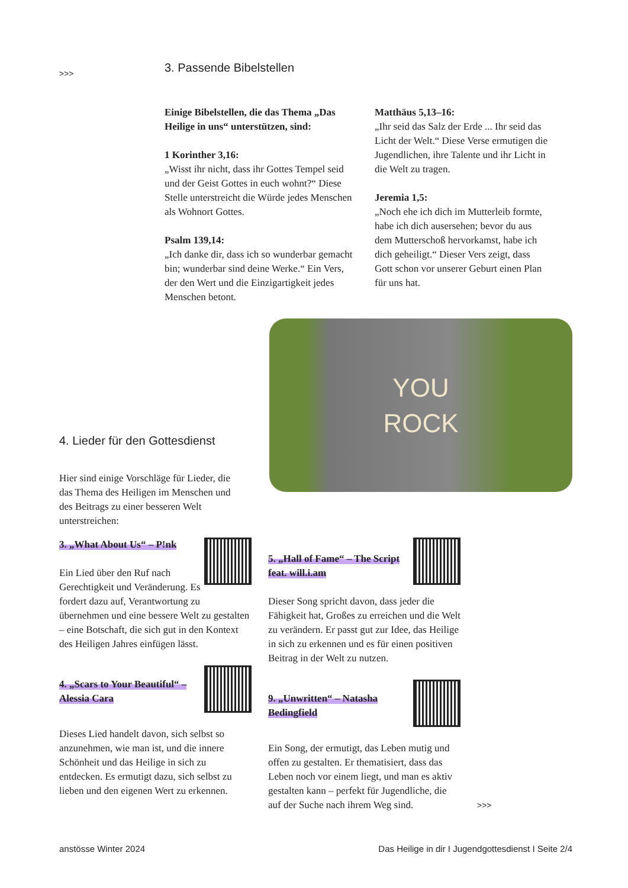>>>
3. Passende Bibelstellen
Einige Bibelstellen, die das Thema „Das Heilige in uns“ unterstützen, sind:
1 Korinther 3,16:
„Wisst ihr nicht, dass ihr Gottes Tempel seid und der Geist Gottes in euch wohnt?“ Diese Stelle unterstreicht die Würde jedes Menschen als Wohnort Gottes.
Psalm 139,14:
„Ich danke dir, dass ich so wunderbar gemacht bin; wunderbar sind deine Werke.“ Ein Vers, der den Wert und die Einzigartigkeit jedes Menschen betont.
Matthäus 5,13–16:
„Ihr seid das Salz der Erde ... Ihr seid das Licht der Welt.“ Diese Verse ermutigen die Jugendlichen, ihre Talente und ihr Licht in die Welt zu tragen.
Jeremia 1,5:
„Noch ehe ich dich im Mutterleib formte, habe ich dich ausersehen; bevor du aus dem Mutterschoß hervorkamst, habe ich dich geheiligt.“ Dieser Vers zeigt, dass Gott schon vor unserer Geburt einen Plan für uns hat.
YOU
ROCK
4. Lieder für den Gottesdienst
Hier sind einige Vorschläge für Lieder, die das Thema des Heiligen im Menschen und des Beitrags zu einer besseren Welt unterstreichen:
3. „What About Us“ – P!nk
Ein Lied über den Ruf nach Gerechtigkeit und Veränderung. Es fordert dazu auf, Verantwortung zu übernehmen und eine bessere Welt zu gestalten – eine Botschaft, die sich gut in den Kontext des Heiligen Jahres einfügen lässt.
4. „Scars to Your Beautiful“ – Alessia Cara
Dieses Lied handelt davon, sich selbst so anzunehmen, wie man ist, und die innere Schönheit und das Heilige in sich zu entdecken. Es ermutigt dazu, sich selbst zu lieben und den eigenen Wert zu erkennen.
5. „Hall of Fame“ – The Script feat. will.i.am
Dieser Song spricht davon, dass jeder die Fähigkeit hat, Großes zu erreichen und die Welt zu verändern. Er passt gut zur Idee, das Heilige in sich zu erkennen und es für einen positiven Beitrag in der Welt zu nutzen.
9. „Unwritten“ – Natasha Bedingfield
Ein Song, der ermutigt, das Leben mutig und offen zu gestalten. Er thematisiert, dass das Leben noch vor einem liegt, und man es aktiv gestalten kann – perfekt für Jugendliche, die auf der Suche nach ihrem Weg sind.
>>>
anstösse Winter 2024 Das Heilige in dir I Jugendgottesdienst I Seite 2/4